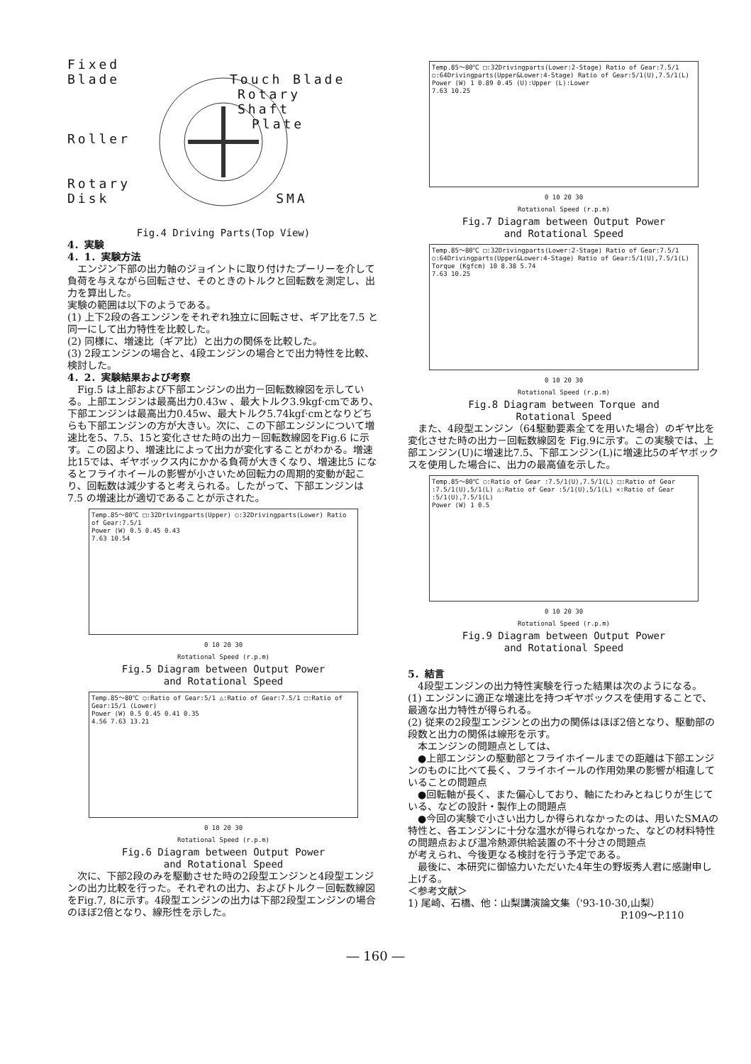Fixed
Blade Touch Blade
Rotary
Shaft
Plate
Roller
Rotary
Disk SMA
Fig.4 Driving Parts(Top View)
4．実験
4．1．実験方法
　エンジン下部の出力軸のジョイントに取り付けたプーリーを介して負荷を与えながら回転させ、そのときのトルクと回転数を測定し、出力を算出した。
実験の範囲は以下のようである。
(1) 上下2段の各エンジンをそれぞれ独立に回転させ、ギア比を7.5 と同一にして出力特性を比較した。
(2) 同様に、増速比（ギア比）と出力の関係を比較した。
(3) 2段エンジンの場合と、4段エンジンの場合とで出力特性を比較、検討した。
4．2．実験結果および考察
　Fig.5 は上部および下部エンジンの出力－回転数線図を示している。上部エンジンは最高出力0.43w 、最大トルク3.9kgf·cmであり、下部エンジンは最高出力0.45w、最大トルク5.74kgf·cmとなりどちらも下部エンジンの方が大きい。次に、この下部エンジンについて増速比を5、7.5、15と変化させた時の出力－回転数線図をFig.6 に示す。この図より、増速比によって出力が変化することがわかる。増速比15では、ギヤボックス内にかかる負荷が大きくなり、増速比5 になるとフライホイールの影響が小さいため回転力の周期的変動が起こり、回転数は減少すると考えられる。したがって、下部エンジンは7.5 の増速比が適切であることが示された。
Temp.85～80℃ □:32Drivingparts(Upper) ○:32Drivingparts(Lower) Ratio of Gear:7.5/1
Power (W) 0.5 0.45 0.43
7.63 10.54
0 10 20 30
Rotational Speed (r.p.m)
Fig.5 Diagram between Output Power
and Rotational Speed
Temp.85～80℃ ○:Ratio of Gear:5/1 △:Ratio of Gear:7.5/1 □:Ratio of Gear:15/1 (Lower)
Power (W) 0.5 0.45 0.41 0.35
4.56 7.63 13.21
0 10 20 30
Rotational Speed (r.p.m)
Fig.6 Diagram between Output Power
and Rotational Speed
　次に、下部2段のみを駆動させた時の2段型エンジンと4段型エンジンの出力比較を行った。それぞれの出力、およびトルク－回転数線図をFig.7, 8に示す。4段型エンジンの出力は下部2段型エンジンの場合のほぼ2倍となり、線形性を示した。
Temp.85～80℃ □:32Drivingparts(Lower:2-Stage) Ratio of Gear:7.5/1 ○:64Drivingparts(Upper&Lower:4-Stage) Ratio of Gear:5/1(U),7.5/1(L)
Power (W) 1 0.89 0.45 (U):Upper (L):Lower
7.63 10.25
0 10 20 30
Rotational Speed (r.p.m)
Fig.7 Diagram between Output Power
and Rotational Speed
Temp.85～80℃ □:32Drivingparts(Lower:2-Stage) Ratio of Gear:7.5/1 ○:64Drivingparts(Upper&Lower:4-Stage) Ratio of Gear:5/1(U),7.5/1(L)
Torque (Kgfcm) 10 8.38 5.74
7.63 10.25
0 10 20 30
Rotational Speed (r.p.m)
Fig.8 Diagram between Torque and
Rotational Speed
　また、4段型エンジン（64駆動要素全てを用いた場合）のギヤ比を変化させた時の出力－回転数線図を Fig.9に示す。この実験では、上部エンジン(U)に増速比7.5、下部エンジン(L)に増速比5のギヤボックスを使用した場合に、出力の最高値を示した。
Temp.85～80℃ ○:Ratio of Gear :7.5/1(U),7.5/1(L) □:Ratio of Gear :7.5/1(U),5/1(L) △:Ratio of Gear :5/1(U),5/1(L) ×:Ratio of Gear :5/1(U),7.5/1(L)
Power (W) 1 0.5
0 10 20 30
Rotational Speed (r.p.m)
Fig.9 Diagram between Output Power
and Rotational Speed
5．結言
　4段型エンジンの出力特性実験を行った結果は次のようになる。
(1) エンジンに適正な増速比を持つギヤボックスを使用することで、最適な出力特性が得られる。
(2) 従来の2段型エンジンとの出力の関係はほぼ2倍となり、駆動部の段数と出力の関係は線形を示す。
　本エンジンの問題点としては、
　●上部エンジンの駆動部とフライホイールまでの距離は下部エンジンのものに比べて長く、フライホイールの作用効果の影響が相違していることの問題点
　●回転軸が長く、また偏心しており、軸にたわみとねじりが生じている、などの設計・製作上の問題点
　●今回の実験で小さい出力しか得られなかったのは、用いたSMAの特性と、各エンジンに十分な温水が得られなかった、などの材料特性の問題点および温冷熱源供給装置の不十分さの問題点
が考えられ、今後更なる検討を行う予定である。
　最後に、本研究に御協力いただいた4年生の野坂秀人君に感謝申し上げる。
＜参考文献＞
1) 尾崎、石橋、他：山梨講演論文集（'93-10-30,山梨）
P.109～P.110
― 160 ―